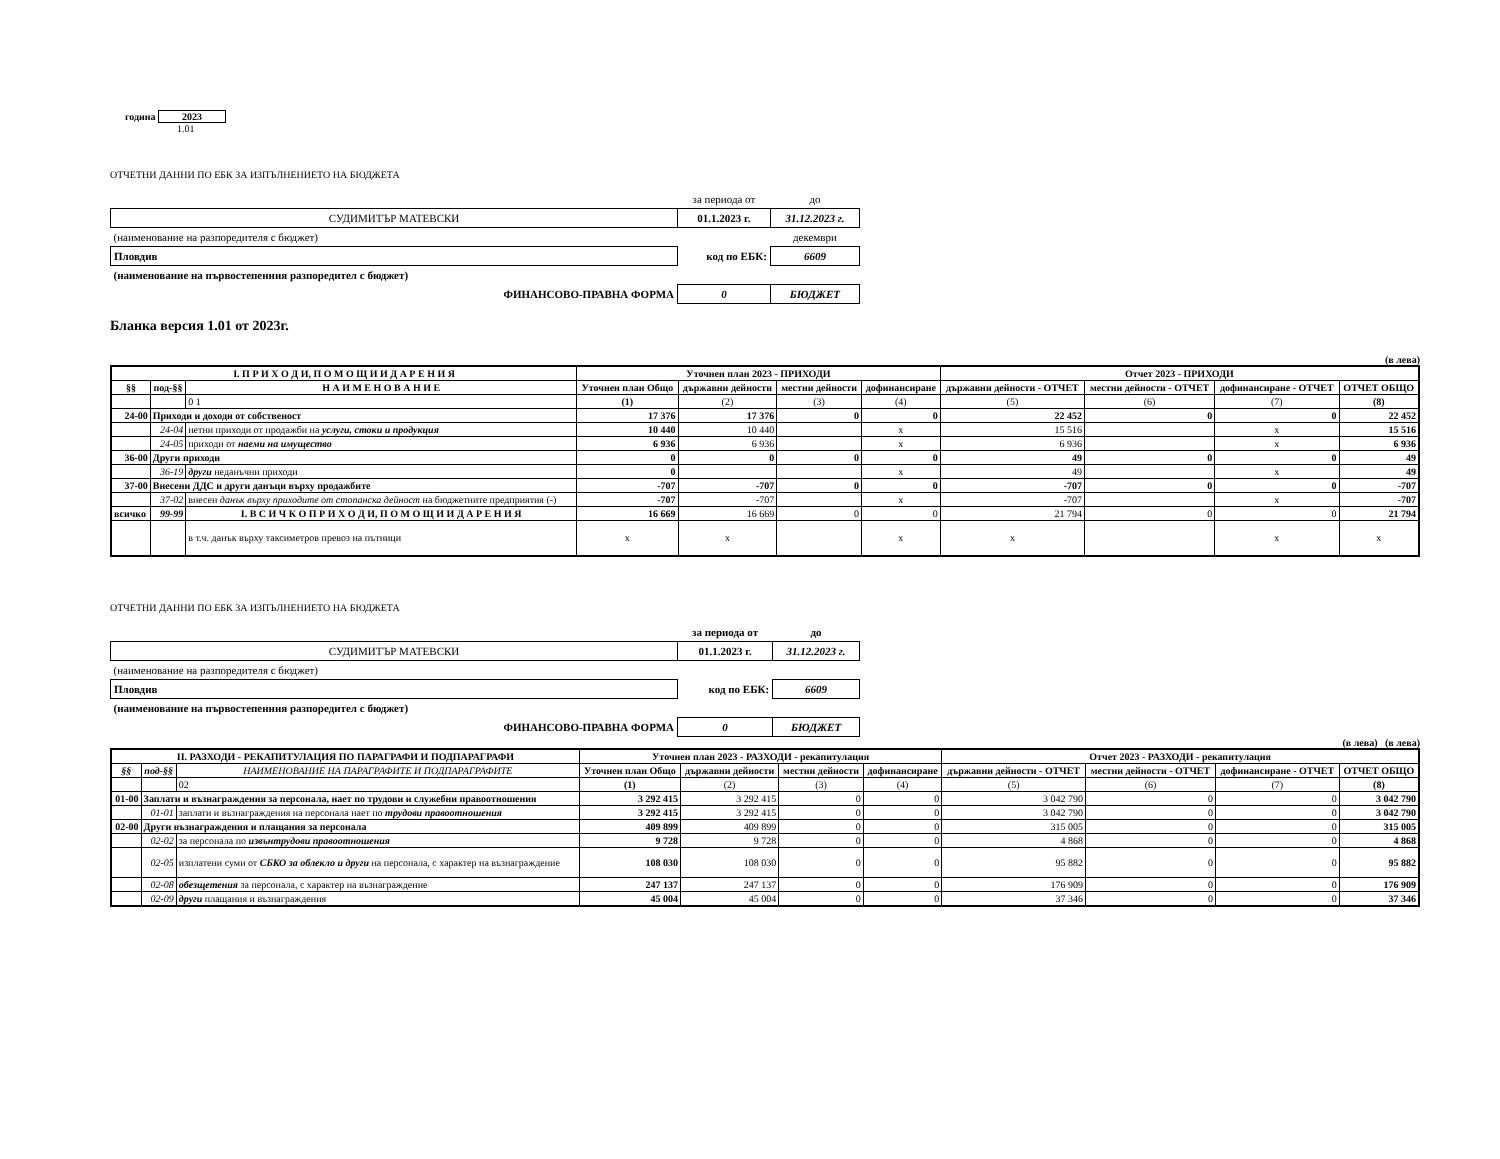година 2023
1.01
ОТЧЕТНИ ДАННИ ПО ЕБК ЗА ИЗПЪЛНЕНИЕТО НА БЮДЖЕТА
| | за периода от | до |
| СУДИМИТЪР МАТЕВСКИ | 01.1.2023 г. | 31.12.2023 г. |
| (наименование на разпоредителя с бюджет) | | декември |
| Пловдив | код по ЕБК: | 6609 |
| (наименование на първостепенния разпоредител с бюджет) | | |
| ФИНАНСОВО-ПРАВНА ФОРМА | 0 | БЮДЖЕТ |
Бланка версия 1.01 от 2023г.
(в лева)
| I. П Р И Х О Д И, П О М О Щ И И Д А Р Е Н И Я | | | Уточнен план 2023 - ПРИХОДИ | | | | Отчет 2023 - ПРИХОДИ | | | |
| --- | --- | --- | --- | --- | --- | --- | --- | --- | --- | --- |
| §§ | под-§§ | Н А И М Е Н О В А Н И Е | Уточнен план Общо | държавни дейности | местни дейности | дофинансиране | държавни дейности - ОТЧЕТ | местни дейности - ОТЧЕТ | дофинансиране - ОТЧЕТ | ОТЧЕТ ОБЩО |
| | | 0 1 | (1) | (2) | (3) | (4) | (5) | (6) | (7) | (8) |
| 24-00 | Приходи и доходи от собственост | | 17 376 | 17 376 | 0 | 0 | 22 452 | 0 | 0 | 22 452 |
| | 24-04 | нетни приходи от продажби на услуги, стоки и продукция | 10 440 | 10 440 | | x | 15 516 | | x | 15 516 |
| | 24-05 | приходи от наеми на имущество | 6 936 | 6 936 | | x | 6 936 | | x | 6 936 |
| 36-00 | Други приходи | | 0 | 0 | 0 | 0 | 49 | 0 | 0 | 49 |
| | 36-19 | други неданъчни приходи | 0 | | | x | 49 | | x | 49 |
| 37-00 | Внесени ДДС и други данъци върху продажбите | | -707 | -707 | 0 | 0 | -707 | 0 | 0 | -707 |
| | 37-02 | внесен данък върху приходите от стопанска дейност на бюджетните предприятия (-) | -707 | -707 | | x | -707 | | x | -707 |
| всичко | 99-99 | I. В С И Ч К О П Р И Х О Д И, П О М О Щ И И Д А Р Е Н И Я | 16 669 | 16 669 | 0 | 0 | 21 794 | 0 | 0 | 21 794 |
| | | в т.ч. данък върху таксиметров превоз на пътници | x | x | | x | x | | x | x |
ОТЧЕТНИ ДАННИ ПО ЕБК ЗА ИЗПЪЛНЕНИЕТО НА БЮДЖЕТА
| | за периода от | до |
| СУДИМИТЪР МАТЕВСКИ | 01.1.2023 г. | 31.12.2023 г. |
| (наименование на разпоредителя с бюджет) | | |
| Пловдив | код по ЕБК: | 6609 |
| (наименование на първостепенния разпоредител с бюджет) | | |
| ФИНАНСОВО-ПРАВНА ФОРМА | 0 | БЮДЖЕТ |
(в лева) (в лева)
| II. РАЗХОДИ - РЕКАПИТУЛАЦИЯ ПО ПАРАГРАФИ И ПОДПАРАГРАФИ | | | Уточнен план 2023 - РАЗХОДИ - рекапитулация | | | | Отчет 2023 - РАЗХОДИ - рекапитулация | | | |
| --- | --- | --- | --- | --- | --- | --- | --- | --- | --- | --- |
| §§ | под-§§ | НАИМЕНОВАНИЕ НА ПАРАГРАФИТЕ И ПОДПАРАГРАФИТЕ | Уточнен план Общо | държавни дейности | местни дейности | дофинансиране | държавни дейности - ОТЧЕТ | местни дейности - ОТЧЕТ | дофинансиране - ОТЧЕТ | ОТЧЕТ ОБЩО |
| | | 02 | (1) | (2) | (3) | (4) | (5) | (6) | (7) | (8) |
| 01-00 | Заплати и възнаграждения за персонала, нает по трудови и служебни правоотношения | | 3 292 415 | 3 292 415 | 0 | 0 | 3 042 790 | 0 | 0 | 3 042 790 |
| | 01-01 | заплати и възнаграждения на персонала нает по трудови правоотношения | 3 292 415 | 3 292 415 | 0 | 0 | 3 042 790 | 0 | 0 | 3 042 790 |
| 02-00 | Други възнаграждения и плащания за персонала | | 409 899 | 409 899 | 0 | 0 | 315 005 | 0 | 0 | 315 005 |
| | 02-02 | за персонала по извънтрудови правоотношения | 9 728 | 9 728 | 0 | 0 | 4 868 | 0 | 0 | 4 868 |
| | 02-05 | изплатени суми от СБКО за облекло и други на персонала, с характер на възнаграждение | 108 030 | 108 030 | 0 | 0 | 95 882 | 0 | 0 | 95 882 |
| | 02-08 | обезщетения за персонала, с характер на възнаграждение | 247 137 | 247 137 | 0 | 0 | 176 909 | 0 | 0 | 176 909 |
| | 02-09 | други плащания и възнаграждения | 45 004 | 45 004 | 0 | 0 | 37 346 | 0 | 0 | 37 346 |